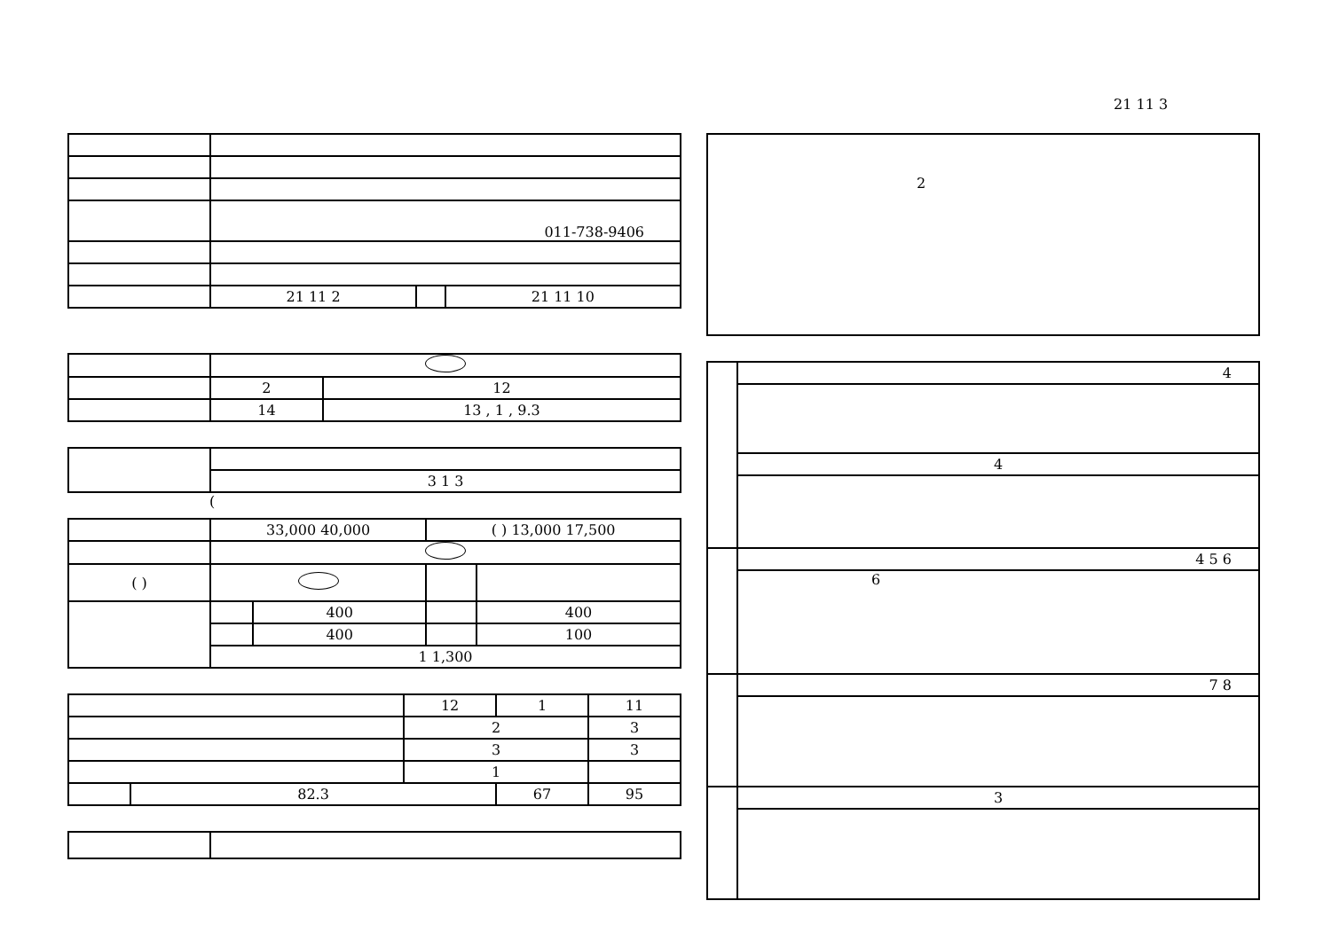21 11 3
| | 011-738-9406 | | |
| | 21 11 2 | | 21 11 10 |
| | 2 | 12 |
| | 14 | 13 , 1 , 9.3 |
| | 3 1 3 |
(
| | 33,000 40,000 | | ( ) 13,000 17,500 | |
| ( ) | | | | |
| | | 400 | | 400 |
| | | 400 | | 100 |
| | 1 1,300 | | | |
| | | 12 | 1 | 11 |
| | | 2 | | 3 |
| | | 3 | | 3 |
| | | 1 | | |
| | 82.3 | | 67 | 95 |
| 2 |
| | 4 |
| | 4 |
| | 4 5 6 |
| | 6 |
| | 7 8 |
| | 3 |